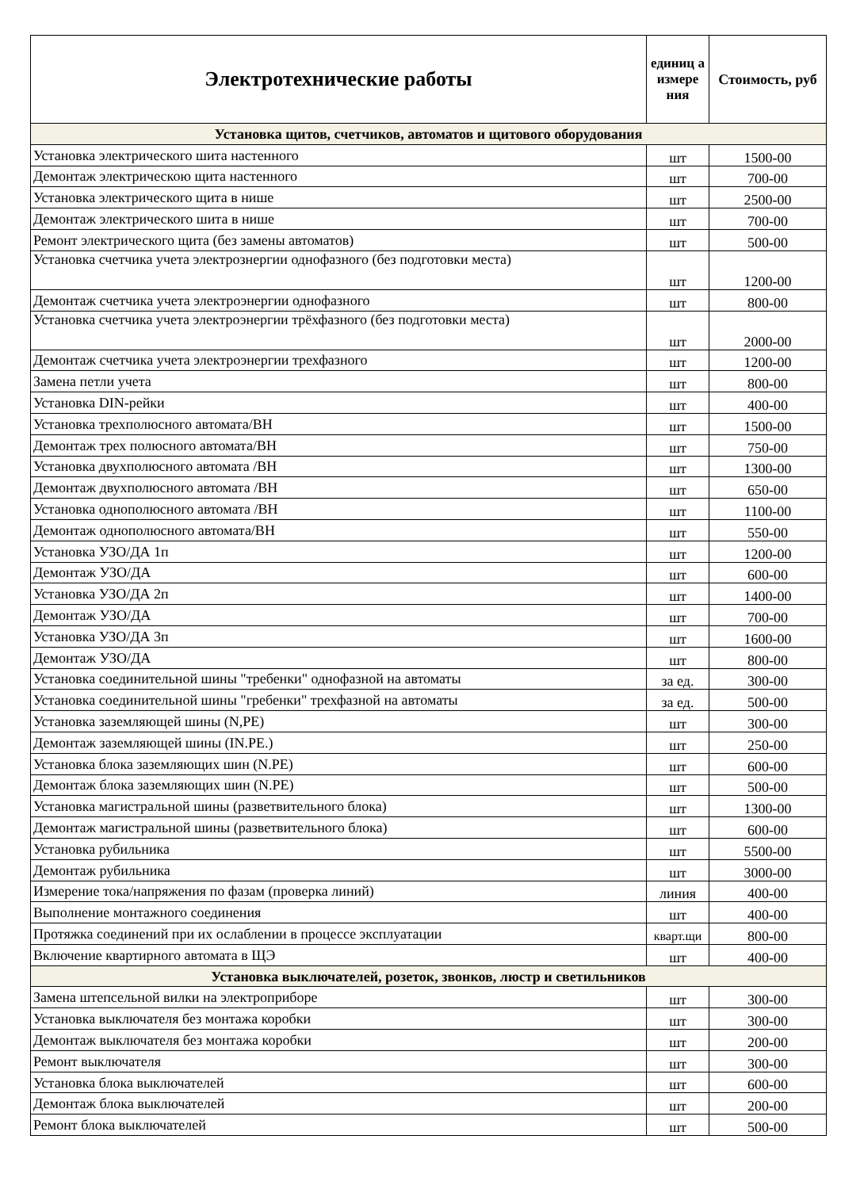| Электротехнические работы | единиц а измере ния | Стоимость, руб |
| --- | --- | --- |
| Установка щитов, счетчиков, автоматов и щитового оборудования | | |
| Установка электрического шита настенного | шт | 1500-00 |
| Демонтаж электрическою щита настенного | шт | 700-00 |
| Установка электрического щита в нише | шт | 2500-00 |
| Демонтаж электрического шита в нише | шт | 700-00 |
| Ремонт электрического щита (без замены автоматов) | шт | 500-00 |
| Установка счетчика учета электрознергии однофазного (без подготовки места) | шт | 1200-00 |
| Демонтаж счетчика учета электроэнергии однофазного | шт | 800-00 |
| Установка счетчика учета электроэнергии трёхфазного (без подготовки места) | шт | 2000-00 |
| Демонтаж счетчика учета электроэнергии трехфазного | шт | 1200-00 |
| Замена петли учета | шт | 800-00 |
| Установка DIN-рейки | шт | 400-00 |
| Установка трехполюсного автомата/ВН | шт | 1500-00 |
| Демонтаж трех полюсного автомата/ВН | шт | 750-00 |
| Установка двухполюсного автомата /ВН | шт | 1300-00 |
| Демонтаж двухполюсного автомата /ВН | шт | 650-00 |
| Установка однополюсного автомата /ВН | шт | 1100-00 |
| Демонтаж однополюсного автомата/ВН | шт | 550-00 |
| Установка УЗО/ДА 1п | шт | 1200-00 |
| Демонтаж УЗО/ДА | шт | 600-00 |
| Установка УЗО/ДА 2п | шт | 1400-00 |
| Демонтаж УЗО/ДА | шт | 700-00 |
| Установка УЗО/ДА 3п | шт | 1600-00 |
| Демонтаж УЗО/ДА | шт | 800-00 |
| Установка соединительной шины "требенки" однофазной на автоматы | за ед. | 300-00 |
| Установка соединительной шины "гребенки" трехфазной на автоматы | за ед. | 500-00 |
| Установка заземляющей шины (N,PE) | шт | 300-00 |
| Демонтаж заземляющей шины (IN.PE.) | шт | 250-00 |
| Установка блока заземляющих шин (N.PE) | шт | 600-00 |
| Демонтаж блока заземляющих шин (N.PE) | шт | 500-00 |
| Установка магистральной шины (разветвительного блока) | шт | 1300-00 |
| Демонтаж магистральной шины (разветвительного блока) | шт | 600-00 |
| Установка рубильника | шт | 5500-00 |
| Демонтаж рубильника | шт | 3000-00 |
| Измерение тока/напряжения по фазам (проверка линий) | линия | 400-00 |
| Выполнение монтажного соединения | шт | 400-00 |
| Протяжка соединений при их ослаблении в процессе эксплуатации | кварт.щи | 800-00 |
| Включение квартирного автомата в ЩЭ | шт | 400-00 |
| Установка выключателей, розеток, звонков, люстр и светильников | | |
| Замена штепсельной вилки на электроприборе | шт | 300-00 |
| Установка выключателя без монтажа коробки | шт | 300-00 |
| Демонтаж выключателя без монтажа коробки | шт | 200-00 |
| Ремонт выключателя | шт | 300-00 |
| Установка блока выключателей | шт | 600-00 |
| Демонтаж блока выключателей | шт | 200-00 |
| Ремонт блока выключателей | шт | 500-00 |